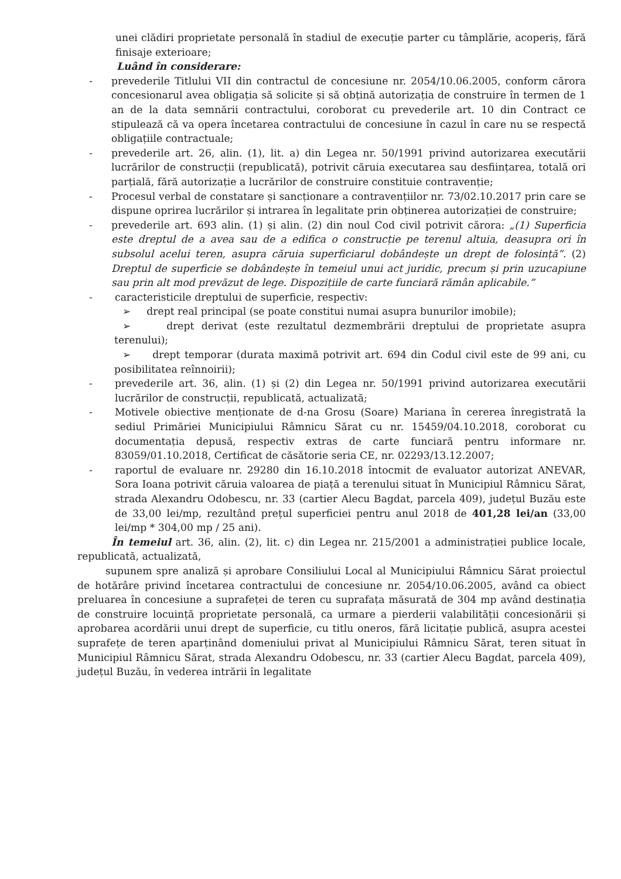unei clădiri proprietate personală în stadiul de execuție parter cu tâmplărie, acoperiș, fără finisaje exterioare;
Luând în considerare:
- prevederile Titlului VII din contractul de concesiune nr. 2054/10.06.2005, conform cărora concesionarul avea obligația să solicite și să obțină autorizația de construire în termen de 1 an de la data semnării contractului, coroborat cu prevederile art. 10 din Contract ce stipulează că va opera încetarea contractului de concesiune în cazul în care nu se respectă obligațiile contractuale;
- prevederile art. 26, alin. (1), lit. a) din Legea nr. 50/1991 privind autorizarea executării lucrărilor de construcții (republicată), potrivit căruia executarea sau desființarea, totală ori parțială, fără autorizație a lucrărilor de construire constituie contravenție;
- Procesul verbal de constatare și sancționare a contravențiilor nr. 73/02.10.2017 prin care se dispune oprirea lucrărilor și intrarea în legalitate prin obținerea autorizației de construire;
- prevederile art. 693 alin. (1) și alin. (2) din noul Cod civil potrivit cărora: „(1) Superficia este dreptul de a avea sau de a edifica o construcție pe terenul altuia, deasupra ori în subsolul acelui teren, asupra căruia superficiarul dobândește un drept de folosință”. (2) Dreptul de superficie se dobândește în temeiul unui act juridic, precum și prin uzucapiune sau prin alt mod prevăzut de lege. Dispozițiile de carte funciară rămân aplicabile.”
- caracteristicile dreptului de superficie, respectiv:
➢ drept real principal (se poate constitui numai asupra bunurilor imobile);
➢ drept derivat (este rezultatul dezmembrării dreptului de proprietate asupra terenului);
➢ drept temporar (durata maximă potrivit art. 694 din Codul civil este de 99 ani, cu posibilitatea reînnoirii);
- prevederile art. 36, alin. (1) și (2) din Legea nr. 50/1991 privind autorizarea executării lucrărilor de construcții, republicată, actualizată;
- Motivele obiective menționate de d-na Grosu (Soare) Mariana în cererea înregistrată la sediul Primăriei Municipiului Râmnicu Sărat cu nr. 15459/04.10.2018, coroborat cu documentația depusă, respectiv extras de carte funciară pentru informare nr. 83059/01.10.2018, Certificat de căsătorie seria CE, nr. 02293/13.12.2007;
- raportul de evaluare nr. 29280 din 16.10.2018 întocmit de evaluator autorizat ANEVAR, Sora Ioana potrivit căruia valoarea de piață a terenului situat în Municipiul Râmnicu Sărat, strada Alexandru Odobescu, nr. 33 (cartier Alecu Bagdat, parcela 409), județul Buzău este de 33,00 lei/mp, rezultând prețul superficiei pentru anul 2018 de 401,28 lei/an (33,00 lei/mp * 304,00 mp / 25 ani).
În temeiul art. 36, alin. (2), lit. c) din Legea nr. 215/2001 a administrației publice locale, republicată, actualizată,
supunem spre analiză și aprobare Consiliului Local al Municipiului Râmnicu Sărat proiectul de hotărâre privind încetarea contractului de concesiune nr. 2054/10.06.2005, având ca obiect preluarea în concesiune a suprafeței de teren cu suprafața măsurată de 304 mp având destinația de construire locuință proprietate personală, ca urmare a pierderii valabilității concesionării și aprobarea acordării unui drept de superficie, cu titlu oneros, fără licitație publică, asupra acestei suprafețe de teren aparținând domeniului privat al Municipiului Râmnicu Sărat, teren situat în Municipiul Râmnicu Sărat, strada Alexandru Odobescu, nr. 33 (cartier Alecu Bagdat, parcela 409), județul Buzău, în vederea intrării în legalitate